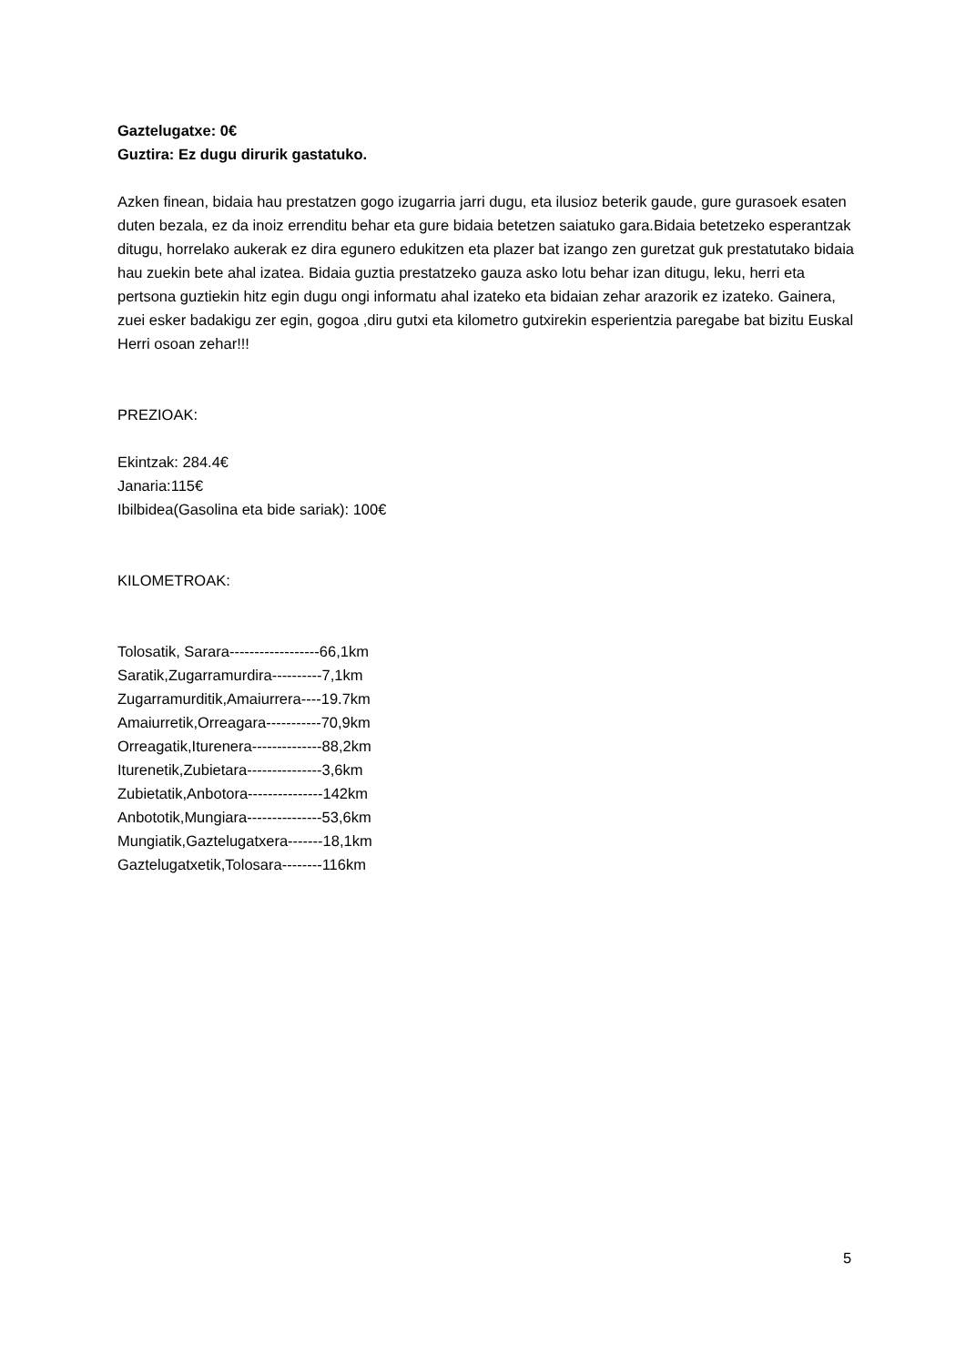Gaztelugatxe: 0€
Guztira: Ez dugu dirurik gastatuko.
Azken finean, bidaia hau prestatzen gogo izugarria jarri dugu, eta ilusioz beterik gaude, gure gurasoek esaten duten bezala, ez da inoiz errenditu behar eta gure bidaia betetzen saiatuko gara.Bidaia betetzeko esperantzak ditugu, horrelako aukerak ez dira egunero edukitzen eta plazer bat izango zen guretzat guk prestatutako bidaia hau zuekin bete ahal izatea. Bidaia guztia prestatzeko gauza asko lotu behar izan ditugu, leku, herri eta pertsona guztiekin hitz egin dugu ongi informatu ahal izateko eta bidaian zehar arazorik ez izateko. Gainera, zuei esker badakigu zer egin, gogoa ,diru gutxi eta kilometro gutxirekin esperientzia paregabe bat bizitu Euskal Herri osoan zehar!!!
PREZIOAK:
Ekintzak: 284.4€
Janaria:115€
Ibilbidea(Gasolina eta bide sariak): 100€
KILOMETROAK:
Tolosatik, Sarara------------------66,1km
Saratik,Zugarramurdira----------7,1km
Zugarramurditik,Amaiurrera----19.7km
Amaiurretik,Orreagara-----------70,9km
Orreagatik,Iturenera--------------88,2km
Iturenetik,Zubietara---------------3,6km
Zubietatik,Anbotora---------------142km
Anbototik,Mungiara---------------53,6km
Mungiatik,Gaztelugatxera-------18,1km
Gaztelugatxetik,Tolosara--------116km
5